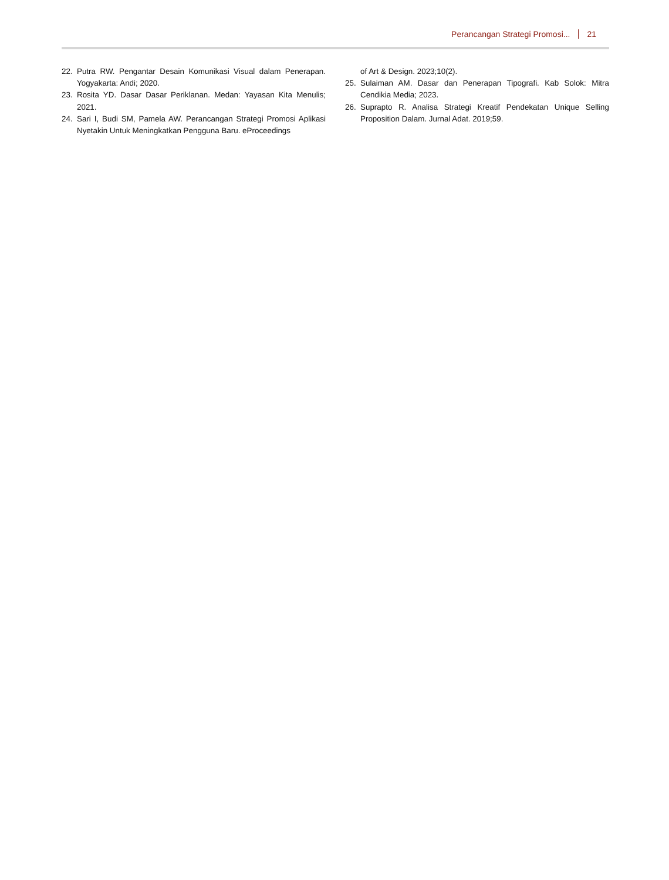Perancangan Strategi Promosi... 21
22. Putra RW. Pengantar Desain Komunikasi Visual dalam Penerapan. Yogyakarta: Andi; 2020.
23. Rosita YD. Dasar Dasar Periklanan. Medan: Yayasan Kita Menulis; 2021.
24. Sari I, Budi SM, Pamela AW. Perancangan Strategi Promosi Aplikasi Nyetakin Untuk Meningkatkan Pengguna Baru. eProceedings
of Art & Design. 2023;10(2).
25. Sulaiman AM. Dasar dan Penerapan Tipografi. Kab Solok: Mitra Cendikia Media; 2023.
26. Suprapto R. Analisa Strategi Kreatif Pendekatan Unique Selling Proposition Dalam. Jurnal Adat. 2019;59.